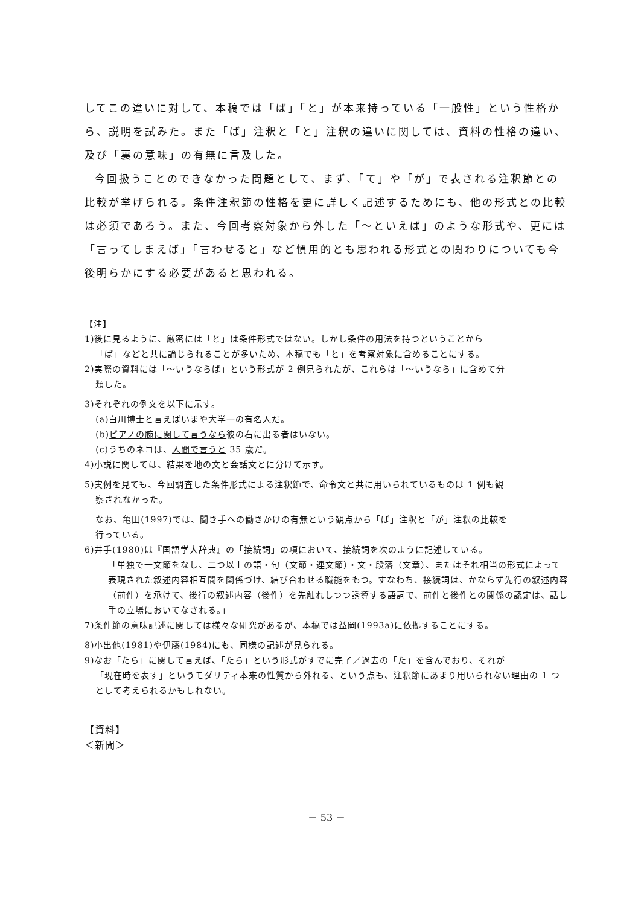してこの違いに対して、本稿では「ば」「と」が本来持っている「一般性」という性格から、説明を試みた。また「ば」注釈と「と」注釈の違いに関しては、資料の性格の違い、及び「裏の意味」の有無に言及した。
今回扱うことのできなかった問題として、まず、「て」や「が」で表される注釈節との比較が挙げられる。条件注釈節の性格を更に詳しく記述するためにも、他の形式との比較は必須であろう。また、今回考察対象から外した「～といえば」のような形式や、更には「言ってしまえば」「言わせると」など慣用的とも思われる形式との関わりについても今後明らかにする必要があると思われる。
【注】
1)後に見るように、厳密には「と」は条件形式ではない。しかし条件の用法を持つということから
「ば」などと共に論じられることが多いため、本稿でも「と」を考察対象に含めることにする。
2)実際の資料には「～いうならば」という形式が 2 例見られたが、これらは「～いうなら」に含めて分
類した。
3)それぞれの例文を以下に示す。
(a)白川博士と言えばいまや大学一の有名人だ。
(b)ピアノの腕に関して言うなら彼の右に出る者はいない。
(c)うちのネコは、人間で言うと 35 歳だ。
4)小説に関しては、結果を地の文と会話文とに分けて示す。
5)実例を見ても、今回調査した条件形式による注釈節で、命令文と共に用いられているものは 1 例も観
察されなかった。
なお、亀田(1997)では、聞き手への働きかけの有無という観点から「ば」注釈と「が」注釈の比較を
行っている。
6)井手(1980)は『国語学大辞典』の「接続詞」の項において、接続詞を次のように記述している。
「単独で一文節をなし、二つ以上の語・句（文節・連文節）・文・段落（文章）、またはそれ相当の形式によって表現された叙述内容相互間を関係づけ、結び合わせる職能をもつ。すなわち、接続詞は、かならず先行の叙述内容（前件）を承けて、後行の叙述内容（後件）を先触れしつつ誘導する語詞で、前件と後件との関係の認定は、話し手の立場においてなされる。」
7)条件節の意味記述に関しては様々な研究があるが、本稿では益岡(1993a)に依拠することにする。
8)小出他(1981)や伊藤(1984)にも、同様の記述が見られる。
9)なお「たら」に関して言えば、「たら」という形式がすでに完了／過去の「た」を含んでおり、それが
「現在時を表す」というモダリティ本来の性質から外れる、という点も、注釈節にあまり用いられない理由の 1 つとして考えられるかもしれない。
【資料】
＜新聞＞
－ 53 －